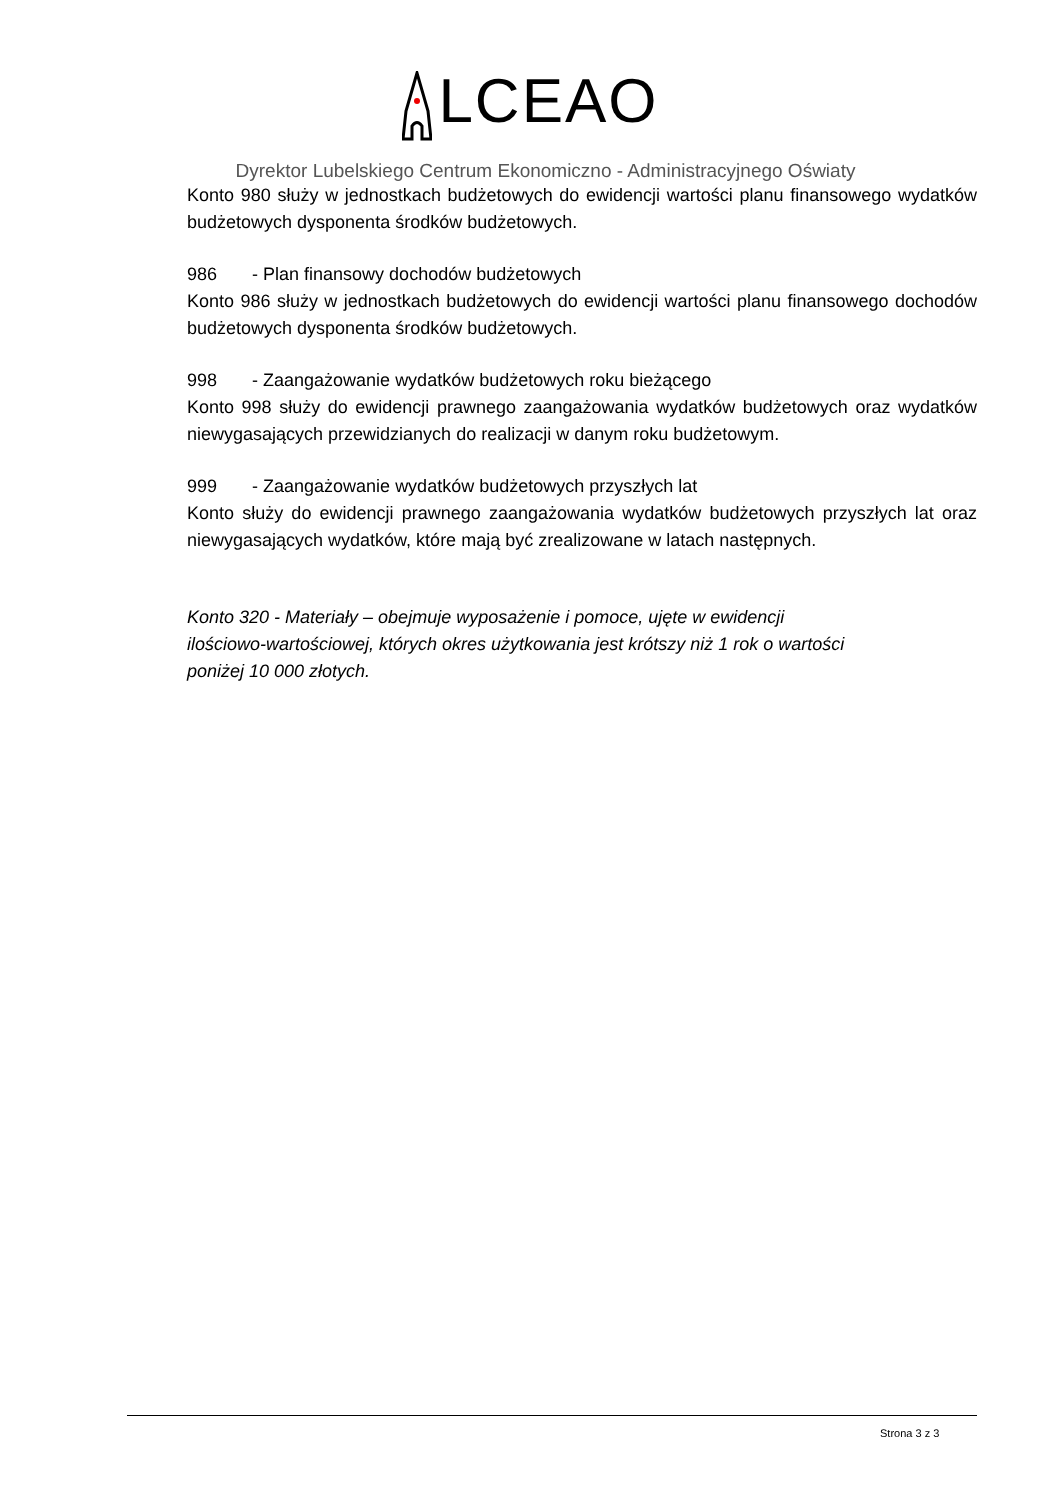LCEAO
Dyrektor Lubelskiego Centrum Ekonomiczno - Administracyjnego Oświaty
Konto 980 służy w jednostkach budżetowych do ewidencji wartości planu finansowego wydatków budżetowych dysponenta środków budżetowych.
986 - Plan finansowy dochodów budżetowych
Konto 986 służy w jednostkach budżetowych do ewidencji wartości planu finansowego dochodów budżetowych dysponenta środków budżetowych.
998 - Zaangażowanie wydatków budżetowych roku bieżącego
Konto 998 służy do ewidencji prawnego zaangażowania wydatków budżetowych oraz wydatków niewygasających przewidzianych do realizacji w danym roku budżetowym.
999 - Zaangażowanie wydatków budżetowych przyszłych lat
Konto służy do ewidencji prawnego zaangażowania wydatków budżetowych przyszłych lat oraz niewygasających wydatków, które mają być zrealizowane w latach następnych.
Konto 320 - Materiały – obejmuje wyposażenie i pomoce, ujęte w ewidencji
ilościowo-wartościowej, których okres użytkowania jest krótszy niż 1 rok o wartości
poniżej 10 000 złotych.
Strona 3 z 3